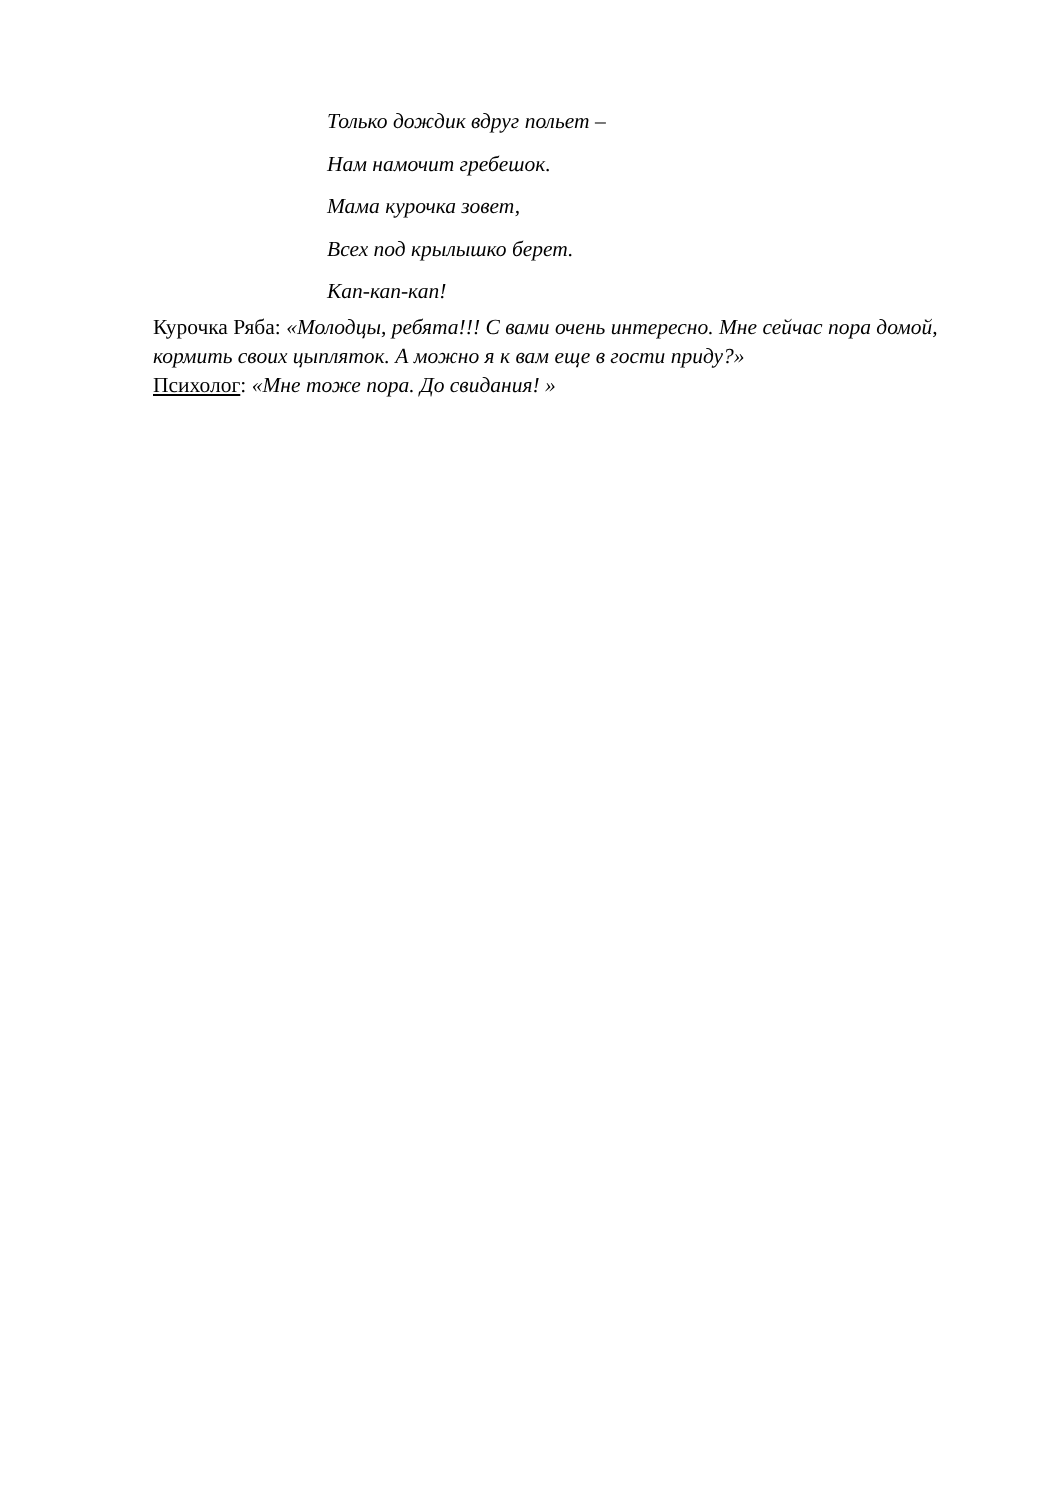Только дождик вдруг польет –
Нам намочит гребешок.
Мама курочка зовет,
Всех под крылышко берет.
Кап-кап-кап!
Курочка Ряба: «Молодцы, ребята!!! С вами очень интересно. Мне сейчас пора домой, кормить своих цыпляток. А можно я к вам еще в гости приду?»
Психолог: «Мне тоже пора. До свидания! »